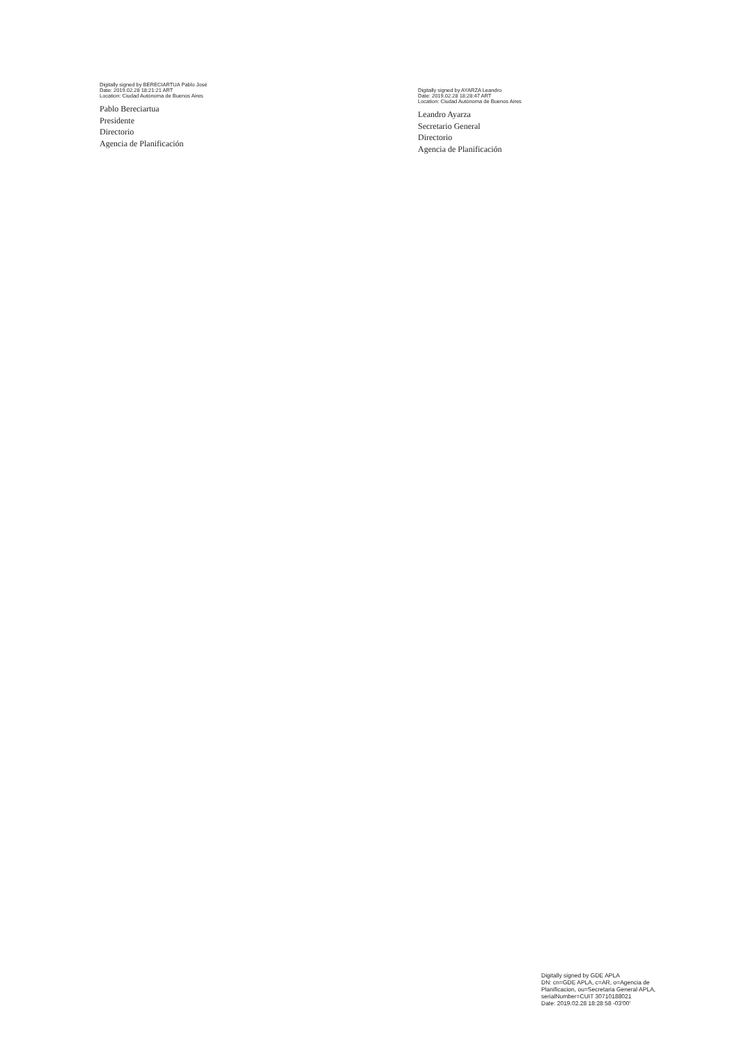Digitally signed by BERECIARTUA Pablo José
Date: 2019.02.28 18:21:21 ART
Location: Ciudad Autónoma de Buenos Aires
Pablo Bereciartua
Presidente
Directorio
Agencia de Planificación
Digitally signed by AYARZA Leandro
Date: 2019.02.28 18:28:47 ART
Location: Ciudad Autónoma de Buenos Aires
Leandro Ayarza
Secretario General
Directorio
Agencia de Planificación
Digitally signed by GDE APLA
DN: cn=GDE APLA, c=AR, o=Agencia de
Planificacion, ou=Secretaria General APLA,
serialNumber=CUIT 30710188021
Date: 2019.02.28 18:28:58 -03'00'